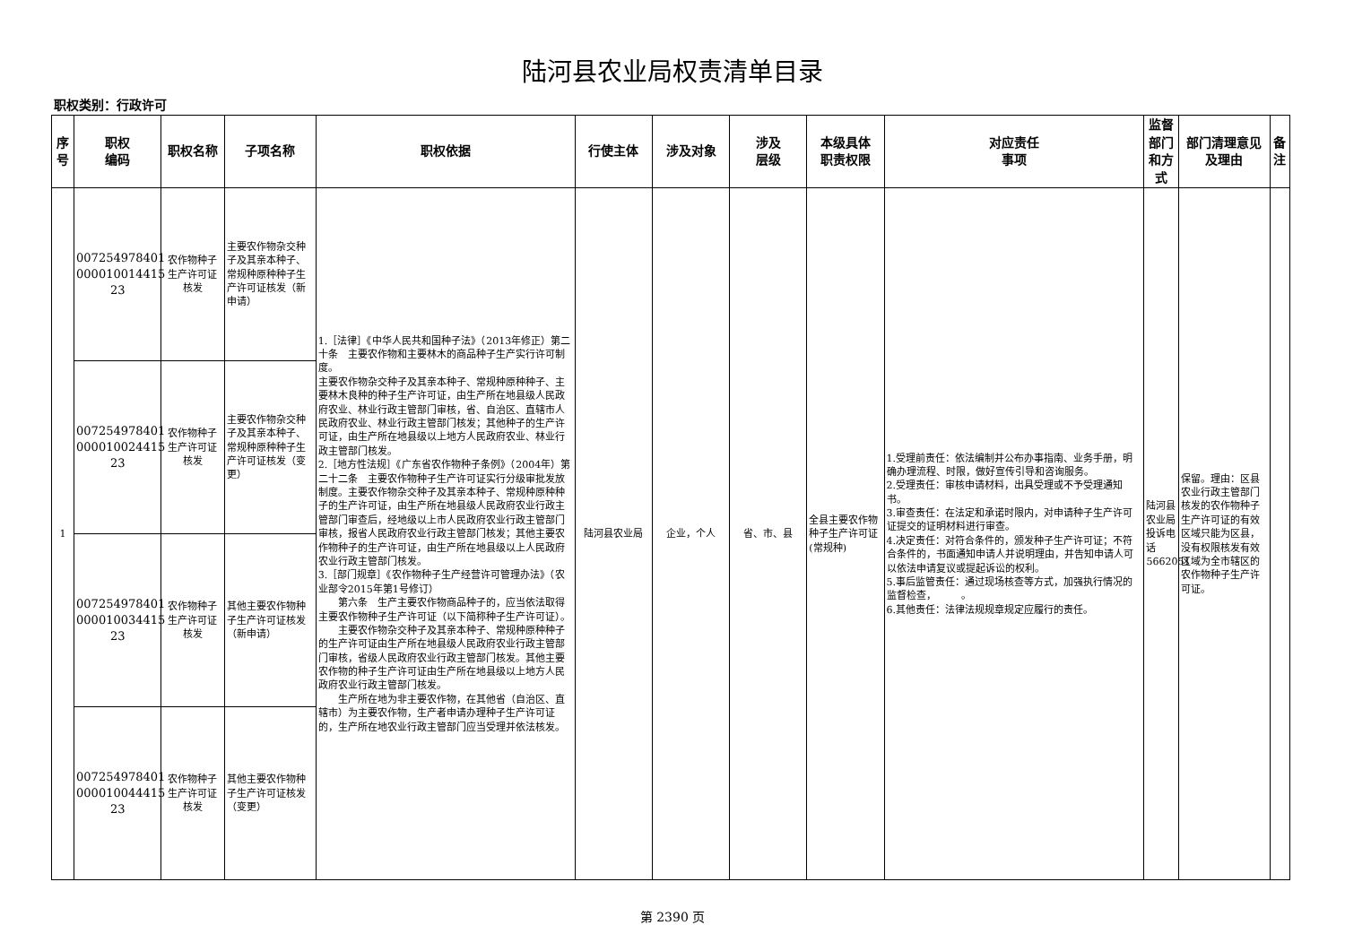陆河县农业局权责清单目录
职权类别：行政许可
| 序号 | 职权 编码 | 职权名称 | 子项名称 | 职权依据 | 行使主体 | 涉及对象 | 涉及 层级 | 本级具体 职责权限 | 对应责任 事项 | 监督部门和方式 | 部门清理意见及理由 | 备注 |
| --- | --- | --- | --- | --- | --- | --- | --- | --- | --- | --- | --- | --- |
| 1 | 007254978401 000010014415 23 | 农作物种子生产许可证核发 | 主要农作物杂交种子及其亲本种子、常规种原种种子生产许可证核发（新申请） | 1.［法律］《中华人民共和国种子法》（2013年修正）第二十条 主要农作物和主要林木的商品种子生产实行许可制度。 主要农作物杂交种子及其亲本种子、常规种原种种子、主要林木良种的种子生产许可证，由生产所在地县级人民政府农业、林业行政主管部门审核，省、自治区、直辖市人民政府农业、林业行政主管部门核发；其他种子的生产许可证，由生产所在地县级以上地方人民政府农业、林业行政主管部门核发。 2.［地方性法规］《广东省农作物种子条例》（2004年）第二十二条 主要农作物种子生产许可证实行分级审批发放制度。主要农作物杂交种子及其亲本种子、常规种原种种子的生产许可证，由生产所在地县级人民政府农业行政主管部门审查后，经地级以上市人民政府农业行政主管部门审核，报省人民政府农业行政主管部门核发；其他主要农作物种子的生产许可证，由生产所在地县级以上人民政府农业行政主管部门核发。 3.［部门规章］《农作物种子生产经营许可管理办法》（农业部令2015年第1号修订） 第六条 生产主要农作物商品种子的，应当依法取得主要农作物种子生产许可证（以下简称种子生产许可证）。 主要农作物杂交种子及其亲本种子、常规种原种种子的生产许可证由生产所在地县级人民政府农业行政主管部门审核，省级人民政府农业行政主管部门核发。其他主要农作物的种子生产许可证由生产所在地县级以上地方人民政府农业行政主管部门核发。 生产所在地为非主要农作物，在其他省（自治区、直辖市）为主要农作物，生产者申请办理种子生产许可证的，生产所在地农业行政主管部门应当受理并依法核发。 | 陆河县农业局 | 企业，个人 | 省、市、县 | 全县主要农作物种子生产许可证(常规种) | 1.受理前责任：依法编制并公布办事指南、业务手册，明确办理流程、时限，做好宣传引导和咨询服务。 2.受理责任：审核申请材料，出具受理或不予受理通知书。 3.审查责任：在法定和承诺时限内，对申请种子生产许可证提交的证明材料进行审查。 4.决定责任：对符合条件的，颁发种子生产许可证；不符合条件的，书面通知申请人并说明理由，并告知申请人可以依法申请复议或提起诉讼的权利。 5.事后监管责任：通过现场核查等方式，加强执行情况的监督检查， 。 6.其他责任：法律法规规章规定应履行的责任。 | 陆河县农业局投诉电话5662051 | 保留。理由：区县农业行政主管部门核发的农作物种子生产许可证的有效区域只能为区县，没有权限核发有效区域为全市辖区的农作物种子生产许可证。 | |
| | 007254978401 000010024415 23 | 农作物种子生产许可证核发 | 主要农作物杂交种子及其亲本种子、常规种原种种子生产许可证核发（变更） | | | | | | | | | |
| | 007254978401 000010034415 23 | 农作物种子生产许可证核发 | 其他主要农作物种子生产许可证核发（新申请） | | | | | | | | | |
| | 007254978401 000010044415 23 | 农作物种子生产许可证核发 | 其他主要农作物种子生产许可证核发（变更） | | | | | | | | | |
第 2390 页